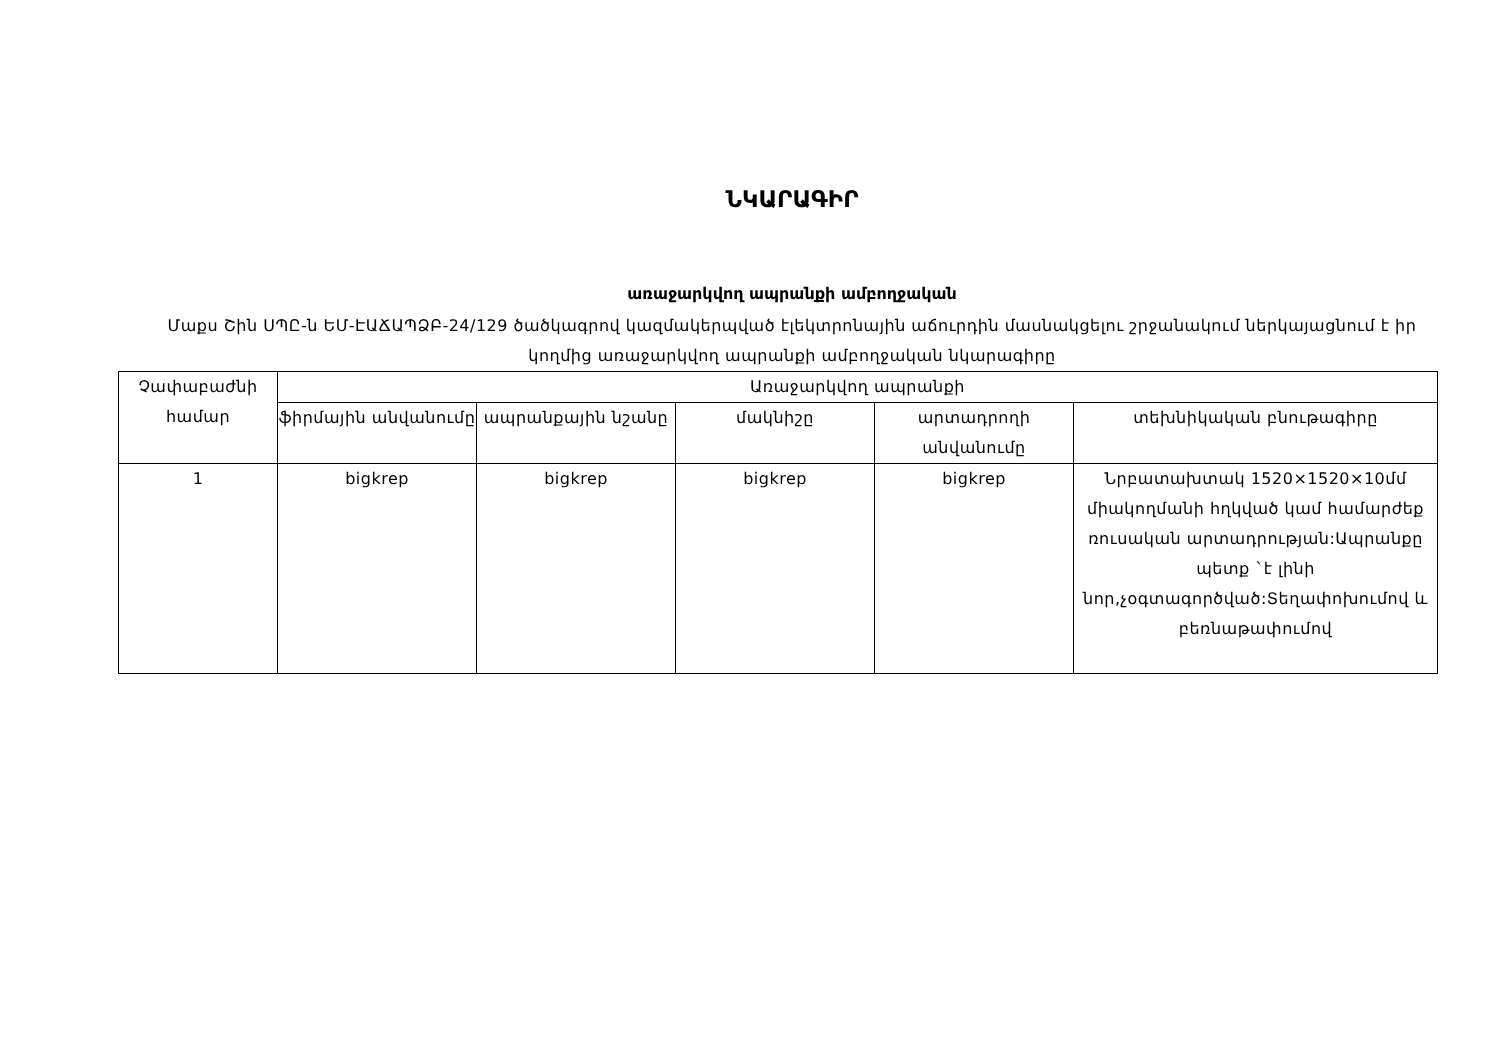ՆԿԱՐԱԳԻՐ
առաջարկվող ապրանքի ամբողջական
Մաքս Շին ՍՊԸ-ն ԵՄ-ԷԱՃԱՊՁԲ-24/129 ծածկագրով կազմակերպված էլեկտրոնային աճուրդին մասնակցելու շրջանակում ներկայացնում է իր կողմից առաջարկվող ապրանքի ամբողջական նկարագիրը
| Չափաբաժնի համար | Առաջարկվող ապրանքի | | | | |
| --- | --- | --- | --- | --- | --- |
| | ֆիրմային անվանումը | ապրանքային նշանը | մակնիշը | արտադրողի անվանումը | տեխնիկական բնութագիրը |
| 1 | bigkrep | bigkrep | bigkrep | bigkrep | Նրբատախտակ 1520×1520×10մմ միակողմանի հղկված կամ համարժեք ռուսական արտադրության:Ապրանքը պետք `է լինի նոր,չօգտագործված:Տեղափոխումով և բեռնաթափումով |